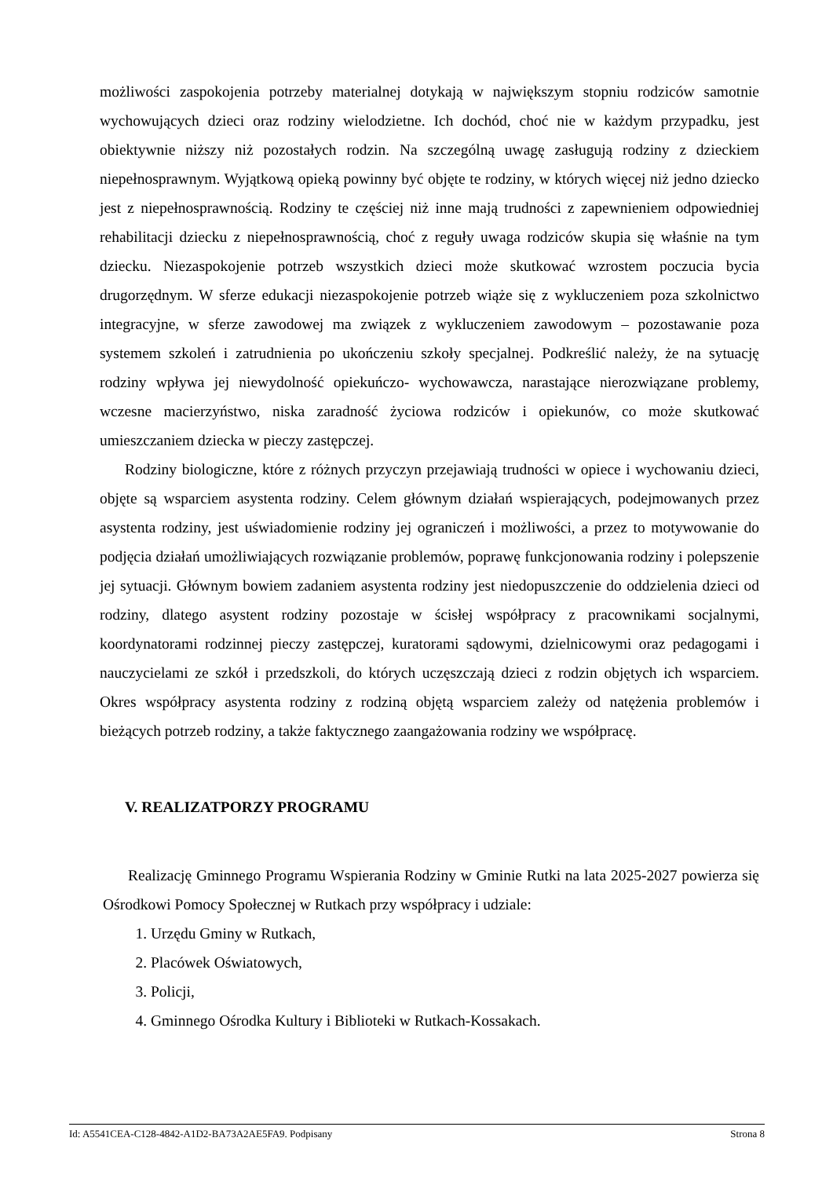możliwości zaspokojenia potrzeby materialnej dotykają w największym stopniu rodziców samotnie wychowujących dzieci oraz rodziny wielodzietne. Ich dochód, choć nie w każdym przypadku, jest obiektywnie niższy niż pozostałych rodzin. Na szczególną uwagę zasługują rodziny z dzieckiem niepełnosprawnym. Wyjątkową opieką powinny być objęte te rodziny, w których więcej niż jedno dziecko jest z niepełnosprawnością. Rodziny te częściej niż inne mają trudności z zapewnieniem odpowiedniej rehabilitacji dziecku z niepełnosprawnością, choć z reguły uwaga rodziców skupia się właśnie na tym dziecku. Niezaspokojenie potrzeb wszystkich dzieci może skutkować wzrostem poczucia bycia drugorzędnym. W sferze edukacji niezaspokojenie potrzeb wiąże się z wykluczeniem poza szkolnictwo integracyjne, w sferze zawodowej ma związek z wykluczeniem zawodowym – pozostawanie poza systemem szkoleń i zatrudnienia po ukończeniu szkoły specjalnej. Podkreślić należy, że na sytuację rodziny wpływa jej niewydolność opiekuńczo- wychowawcza, narastające nierozwiązane problemy, wczesne macierzyństwo, niska zaradność życiowa rodziców i opiekunów, co może skutkować umieszczaniem dziecka w pieczy zastępczej.
Rodziny biologiczne, które z różnych przyczyn przejawiają trudności w opiece i wychowaniu dzieci, objęte są wsparciem asystenta rodziny. Celem głównym działań wspierających, podejmowanych przez asystenta rodziny, jest uświadomienie rodziny jej ograniczeń i możliwości, a przez to motywowanie do podjęcia działań umożliwiających rozwiązanie problemów, poprawę funkcjonowania rodziny i polepszenie jej sytuacji. Głównym bowiem zadaniem asystenta rodziny jest niedopuszczenie do oddzielenia dzieci od rodziny, dlatego asystent rodziny pozostaje w ścisłej współpracy z pracownikami socjalnymi, koordynatorami rodzinnej pieczy zastępczej, kuratorami sądowymi, dzielnicowymi oraz pedagogami i nauczycielami ze szkół i przedszkoli, do których uczęszczają dzieci z rodzin objętych ich wsparciem. Okres współpracy asystenta rodziny z rodziną objętą wsparciem zależy od natężenia problemów i bieżących potrzeb rodziny, a także faktycznego zaangażowania rodziny we współpracę.
V. REALIZATPORZY PROGRAMU
Realizację Gminnego Programu Wspierania Rodziny w Gminie Rutki na lata 2025-2027 powierza się Ośrodkowi Pomocy Społecznej w Rutkach przy współpracy i udziale:
1. Urzędu Gminy w Rutkach,
2. Placówek Oświatowych,
3. Policji,
4. Gminnego Ośrodka Kultury i Biblioteki w Rutkach-Kossakach.
Id: A5541CEA-C128-4842-A1D2-BA73A2AE5FA9. Podpisany Strona 8